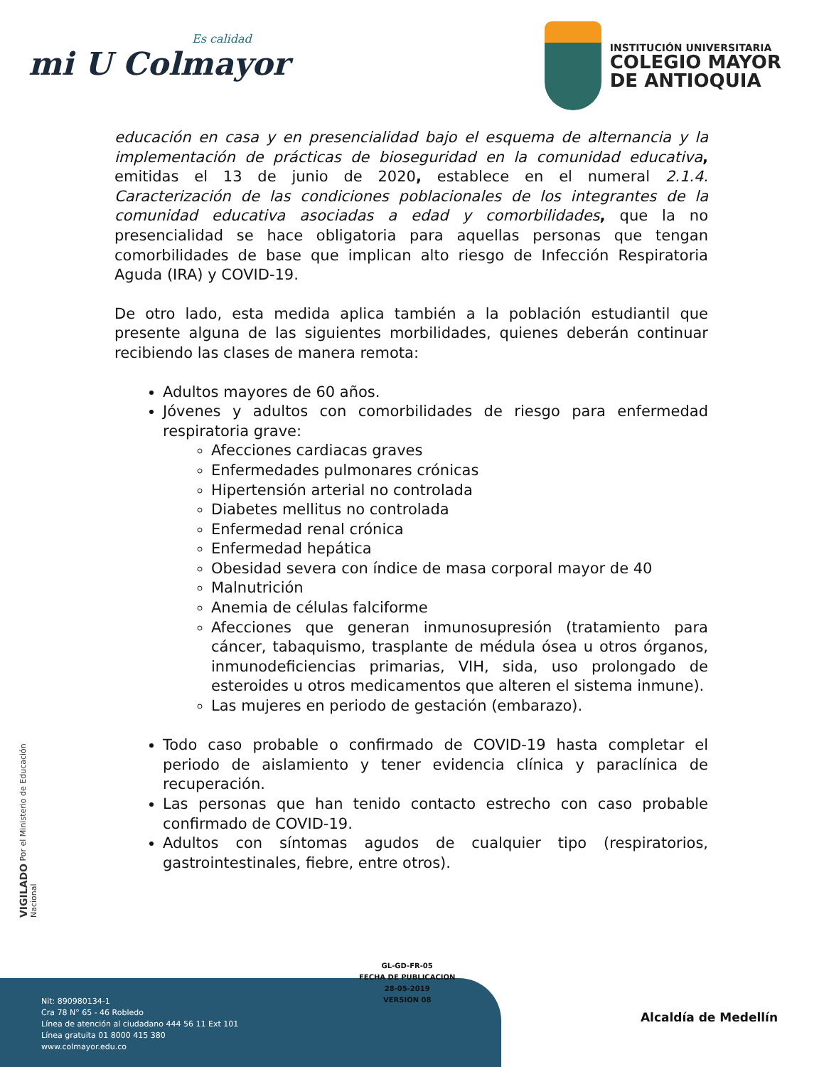Es calidad
mi U Colmayor
INSTITUCIÓN UNIVERSITARIA
COLEGIO MAYOR
DE ANTIOQUIA
educación en casa y en presencialidad bajo el esquema de alternancia y la implementación de prácticas de bioseguridad en la comunidad educativa, emitidas el 13 de junio de 2020, establece en el numeral 2.1.4. Caracterización de las condiciones poblacionales de los integrantes de la comunidad educativa asociadas a edad y comorbilidades, que la no presencialidad se hace obligatoria para aquellas personas que tengan comorbilidades de base que implican alto riesgo de Infección Respiratoria Aguda (IRA) y COVID-19.
De otro lado, esta medida aplica también a la población estudiantil que presente alguna de las siguientes morbilidades, quienes deberán continuar recibiendo las clases de manera remota:
Adultos mayores de 60 años.
Jóvenes y adultos con comorbilidades de riesgo para enfermedad respiratoria grave:
Afecciones cardiacas graves
Enfermedades pulmonares crónicas
Hipertensión arterial no controlada
Diabetes mellitus no controlada
Enfermedad renal crónica
Enfermedad hepática
Obesidad severa con índice de masa corporal mayor de 40
Malnutrición
Anemia de células falciforme
Afecciones que generan inmunosupresión (tratamiento para cáncer, tabaquismo, trasplante de médula ósea u otros órganos, inmunodeficiencias primarias, VIH, sida, uso prolongado de esteroides u otros medicamentos que alteren el sistema inmune).
Las mujeres en periodo de gestación (embarazo).
Todo caso probable o confirmado de COVID-19 hasta completar el periodo de aislamiento y tener evidencia clínica y paraclínica de recuperación.
Las personas que han tenido contacto estrecho con caso probable confirmado de COVID-19.
Adultos con síntomas agudos de cualquier tipo (respiratorios, gastrointestinales, fiebre, entre otros).
VIGILADO Por el Ministerio de Educación Nacional
GL-GD-FR-05
FECHA DE PUBLICACION
28-05-2019
VERSION 08
Nit: 890980134-1
Cra 78 N° 65 - 46 Robledo
Línea de atención al ciudadano 444 56 11 Ext 101
Línea gratuita 01 8000 415 380
www.colmayor.edu.co
Alcaldía de Medellín